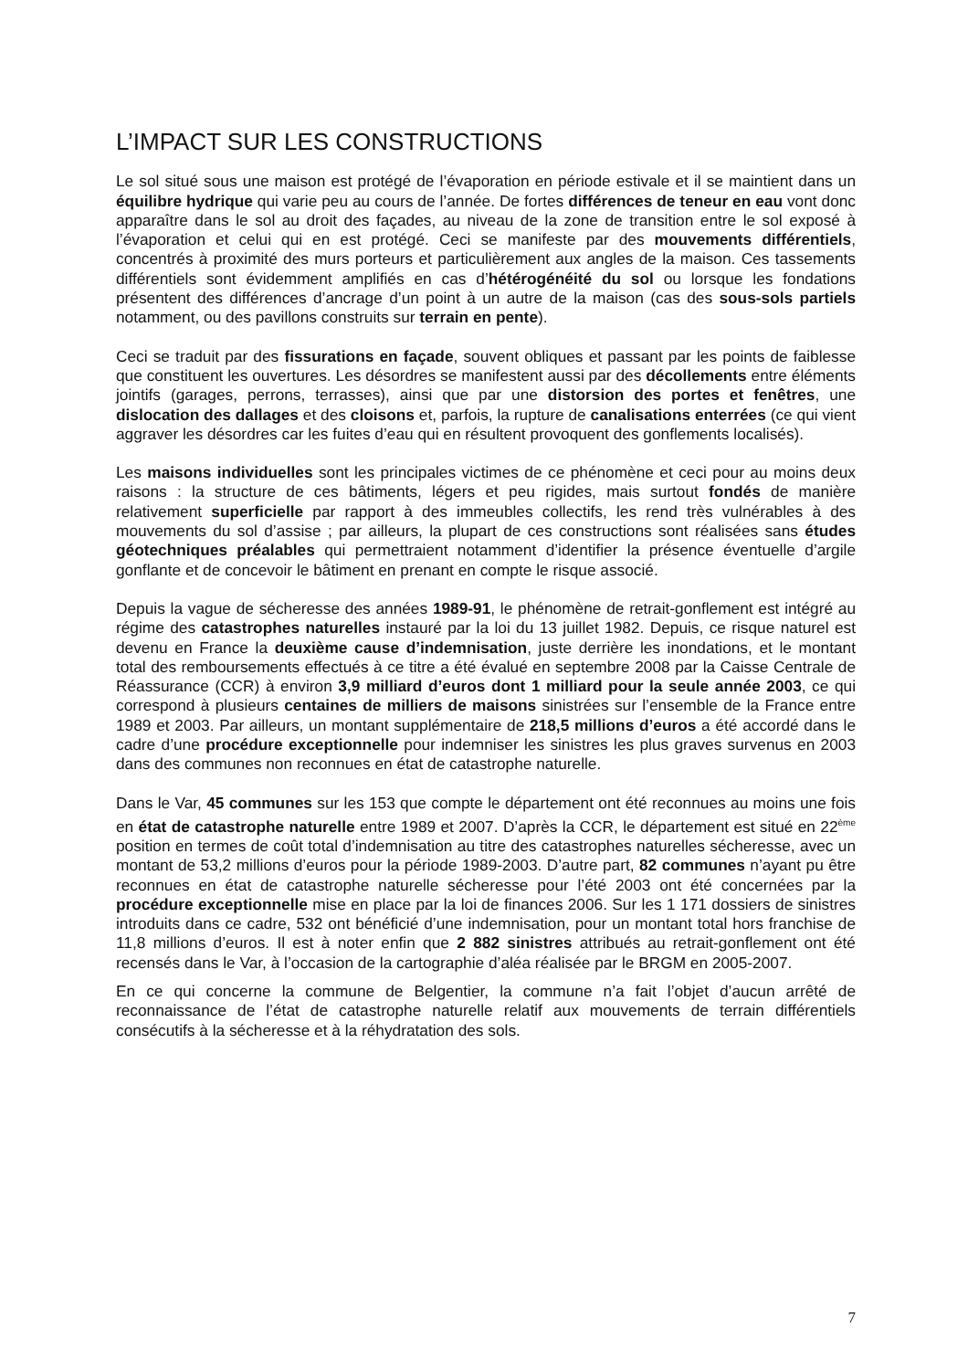L’IMPACT SUR LES CONSTRUCTIONS
Le sol situé sous une maison est protégé de l’évaporation en période estivale et il se maintient dans un équilibre hydrique qui varie peu au cours de l’année. De fortes différences de teneur en eau vont donc apparaître dans le sol au droit des façades, au niveau de la zone de transition entre le sol exposé à l’évaporation et celui qui en est protégé. Ceci se manifeste par des mouvements différentiels, concentrés à proximité des murs porteurs et particulièrement aux angles de la maison. Ces tassements différentiels sont évidemment amplifiés en cas d’hétérogénéité du sol ou lorsque les fondations présentent des différences d’ancrage d’un point à un autre de la maison (cas des sous-sols partiels notamment, ou des pavillons construits sur terrain en pente).
Ceci se traduit par des fissurations en façade, souvent obliques et passant par les points de faiblesse que constituent les ouvertures. Les désordres se manifestent aussi par des décollements entre éléments jointifs (garages, perrons, terrasses), ainsi que par une distorsion des portes et fenêtres, une dislocation des dallages et des cloisons et, parfois, la rupture de canalisations enterrées (ce qui vient aggraver les désordres car les fuites d’eau qui en résultent provoquent des gonflements localisés).
Les maisons individuelles sont les principales victimes de ce phénomène et ceci pour au moins deux raisons : la structure de ces bâtiments, légers et peu rigides, mais surtout fondés de manière relativement superficielle par rapport à des immeubles collectifs, les rend très vulnérables à des mouvements du sol d’assise ; par ailleurs, la plupart de ces constructions sont réalisées sans études géotechniques préalables qui permettraient notamment d’identifier la présence éventuelle d’argile gonflante et de concevoir le bâtiment en prenant en compte le risque associé.
Depuis la vague de sécheresse des années 1989-91, le phénomène de retrait-gonflement est intégré au régime des catastrophes naturelles instauré par la loi du 13 juillet 1982. Depuis, ce risque naturel est devenu en France la deuxième cause d’indemnisation, juste derrière les inondations, et le montant total des remboursements effectués à ce titre a été évalué en septembre 2008 par la Caisse Centrale de Réassurance (CCR) à environ 3,9 milliard d’euros dont 1 milliard pour la seule année 2003, ce qui correspond à plusieurs centaines de milliers de maisons sinistrées sur l’ensemble de la France entre 1989 et 2003. Par ailleurs, un montant supplémentaire de 218,5 millions d’euros a été accordé dans le cadre d’une procédure exceptionnelle pour indemniser les sinistres les plus graves survenus en 2003 dans des communes non reconnues en état de catastrophe naturelle.
Dans le Var, 45 communes sur les 153 que compte le département ont été reconnues au moins une fois en état de catastrophe naturelle entre 1989 et 2007. D’après la CCR, le département est situé en 22<sup>ème</sup> position en termes de coût total d’indemnisation au titre des catastrophes naturelles sécheresse, avec un montant de 53,2 millions d’euros pour la période 1989-2003. D’autre part, 82 communes n’ayant pu être reconnues en état de catastrophe naturelle sécheresse pour l’été 2003 ont été concernées par la procédure exceptionnelle mise en place par la loi de finances 2006. Sur les 1 171 dossiers de sinistres introduits dans ce cadre, 532 ont bénéficié d’une indemnisation, pour un montant total hors franchise de 11,8 millions d’euros. Il est à noter enfin que 2 882 sinistres attribués au retrait-gonflement ont été recensés dans le Var, à l’occasion de la cartographie d’aléa réalisée par le BRGM en 2005-2007.
En ce qui concerne la commune de Belgentier, la commune n’a fait l’objet d’aucun arrêté de reconnaissance de l’état de catastrophe naturelle relatif aux mouvements de terrain différentiels consécutifs à la sécheresse et à la réhydratation des sols.
7